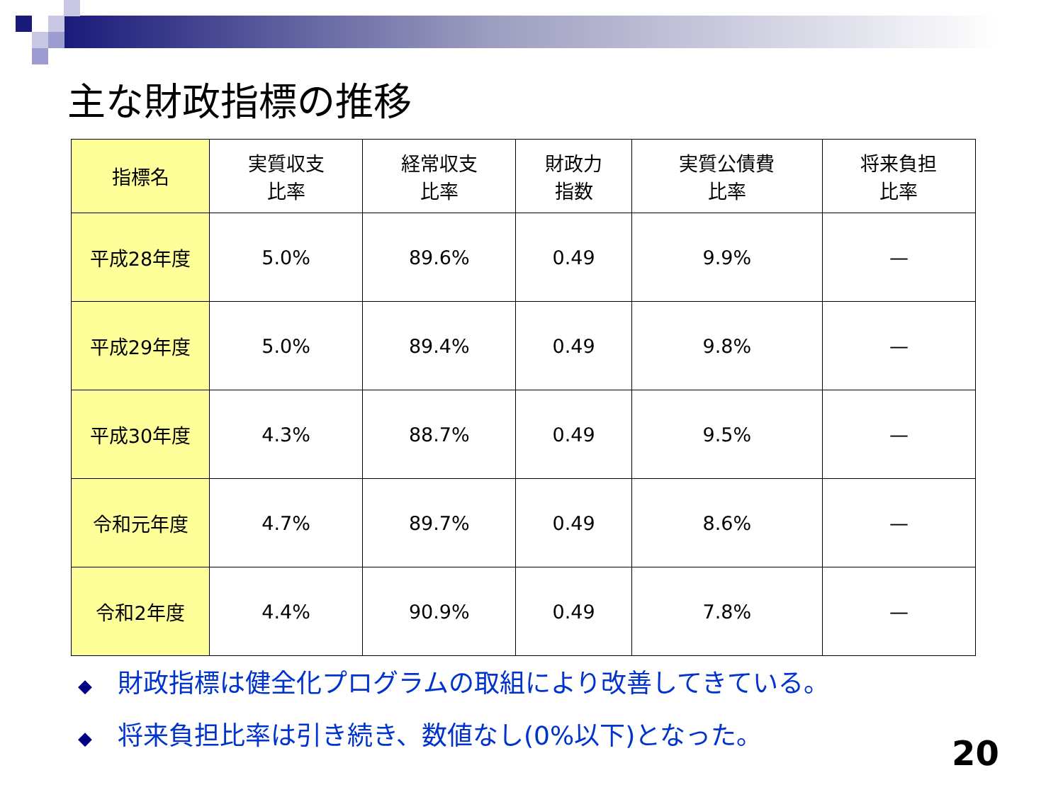主な財政指標の推移
| 指標名 | 実質収支 比率 | 経常収支 比率 | 財政力 指数 | 実質公債費 比率 | 将来負担 比率 |
| --- | --- | --- | --- | --- | --- |
| 平成28年度 | 5.0% | 89.6% | 0.49 | 9.9% | — |
| 平成29年度 | 5.0% | 89.4% | 0.49 | 9.8% | — |
| 平成30年度 | 4.3% | 88.7% | 0.49 | 9.5% | — |
| 令和元年度 | 4.7% | 89.7% | 0.49 | 8.6% | — |
| 令和2年度 | 4.4% | 90.9% | 0.49 | 7.8% | — |
◆ 財政指標は健全化プログラムの取組により改善してきている。
◆ 将来負担比率は引き続き、数値なし(0%以下)となった。
20